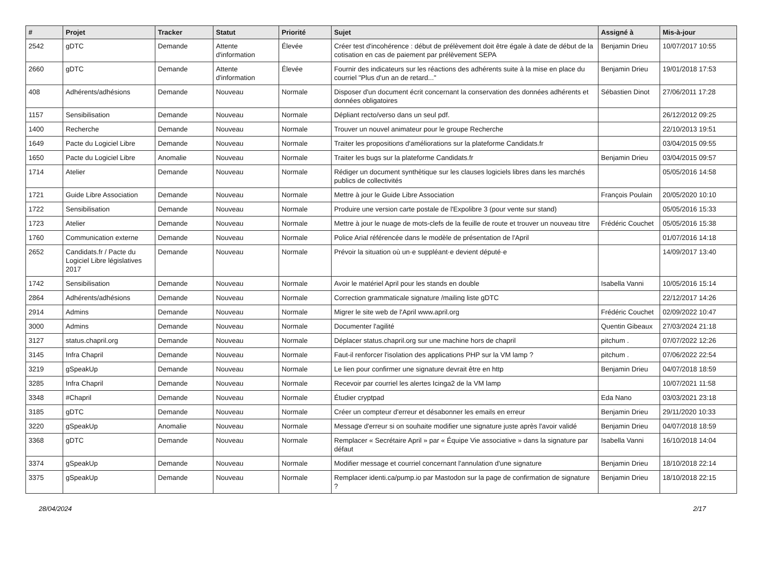| # | Projet | Tracker | Statut | Priorité | Sujet | Assigné à | Mis-à-jour |
| --- | --- | --- | --- | --- | --- | --- | --- |
| 2542 | gDTC | Demande | Attente d'information | Élevée | Créer test d'incohérence : début de prélèvement doit être égale à date de début de la cotisation en cas de paiement par prélèvement SEPA | Benjamin Drieu | 10/07/2017 10:55 |
| 2660 | gDTC | Demande | Attente d'information | Élevée | Fournir des indicateurs sur les réactions des adhérents suite à la mise en place du courriel "Plus d'un an de retard..." | Benjamin Drieu | 19/01/2018 17:53 |
| 408 | Adhérents/adhésions | Demande | Nouveau | Normale | Disposer d'un document écrit concernant la conservation des données adhérents et données obligatoires | Sébastien Dinot | 27/06/2011 17:28 |
| 1157 | Sensibilisation | Demande | Nouveau | Normale | Dépliant recto/verso dans un seul pdf. | | 26/12/2012 09:25 |
| 1400 | Recherche | Demande | Nouveau | Normale | Trouver un nouvel animateur pour le groupe Recherche | | 22/10/2013 19:51 |
| 1649 | Pacte du Logiciel Libre | Demande | Nouveau | Normale | Traiter les propositions d'améliorations sur la plateforme Candidats.fr | | 03/04/2015 09:55 |
| 1650 | Pacte du Logiciel Libre | Anomalie | Nouveau | Normale | Traiter les bugs sur la plateforme Candidats.fr | Benjamin Drieu | 03/04/2015 09:57 |
| 1714 | Atelier | Demande | Nouveau | Normale | Rédiger un document synthètique sur les clauses logiciels libres dans les marchés publics de collectivités | | 05/05/2016 14:58 |
| 1721 | Guide Libre Association | Demande | Nouveau | Normale | Mettre à jour le Guide Libre Association | François Poulain | 20/05/2020 10:10 |
| 1722 | Sensibilisation | Demande | Nouveau | Normale | Produire une version carte postale de l'Expolibre 3 (pour vente sur stand) | | 05/05/2016 15:33 |
| 1723 | Atelier | Demande | Nouveau | Normale | Mettre à jour le nuage de mots-clefs de la feuille de route et trouver un nouveau titre | Frédéric Couchet | 05/05/2016 15:38 |
| 1760 | Communication externe | Demande | Nouveau | Normale | Police Arial référencée dans le modèle de présentation de l'April | | 01/07/2016 14:18 |
| 2652 | Candidats.fr / Pacte du Logiciel Libre législatives 2017 | Demande | Nouveau | Normale | Prévoir la situation où un·e suppléant·e devient député·e | | 14/09/2017 13:40 |
| 1742 | Sensibilisation | Demande | Nouveau | Normale | Avoir le matériel April pour les stands en double | Isabella Vanni | 10/05/2016 15:14 |
| 2864 | Adhérents/adhésions | Demande | Nouveau | Normale | Correction grammaticale signature /mailing liste gDTC | | 22/12/2017 14:26 |
| 2914 | Admins | Demande | Nouveau | Normale | Migrer le site web de l'April www.april.org | Frédéric Couchet | 02/09/2022 10:47 |
| 3000 | Admins | Demande | Nouveau | Normale | Documenter l'agilité | Quentin Gibeaux | 27/03/2024 21:18 |
| 3127 | status.chapril.org | Demande | Nouveau | Normale | Déplacer status.chapril.org sur une machine hors de chapril | pitchum . | 07/07/2022 12:26 |
| 3145 | Infra Chapril | Demande | Nouveau | Normale | Faut-il renforcer l'isolation des applications PHP sur la VM lamp ? | pitchum . | 07/06/2022 22:54 |
| 3219 | gSpeakUp | Demande | Nouveau | Normale | Le lien pour confirmer une signature devrait être en http | Benjamin Drieu | 04/07/2018 18:59 |
| 3285 | Infra Chapril | Demande | Nouveau | Normale | Recevoir par courriel les alertes Icinga2 de la VM lamp | | 10/07/2021 11:58 |
| 3348 | #Chapril | Demande | Nouveau | Normale | Étudier cryptpad | Eda Nano | 03/03/2021 23:18 |
| 3185 | gDTC | Demande | Nouveau | Normale | Créer un compteur d'erreur et désabonner les emails en erreur | Benjamin Drieu | 29/11/2020 10:33 |
| 3220 | gSpeakUp | Anomalie | Nouveau | Normale | Message d'erreur si on souhaite modifier une signature juste après l'avoir validé | Benjamin Drieu | 04/07/2018 18:59 |
| 3368 | gDTC | Demande | Nouveau | Normale | Remplacer « Secrétaire April » par « Équipe Vie associative » dans la signature par défaut | Isabella Vanni | 16/10/2018 14:04 |
| 3374 | gSpeakUp | Demande | Nouveau | Normale | Modifier message et courriel concernant l'annulation d'une signature | Benjamin Drieu | 18/10/2018 22:14 |
| 3375 | gSpeakUp | Demande | Nouveau | Normale | Remplacer identi.ca/pump.io par Mastodon sur la page de confirmation de signature ? | Benjamin Drieu | 18/10/2018 22:15 |
28/04/2024 2/17